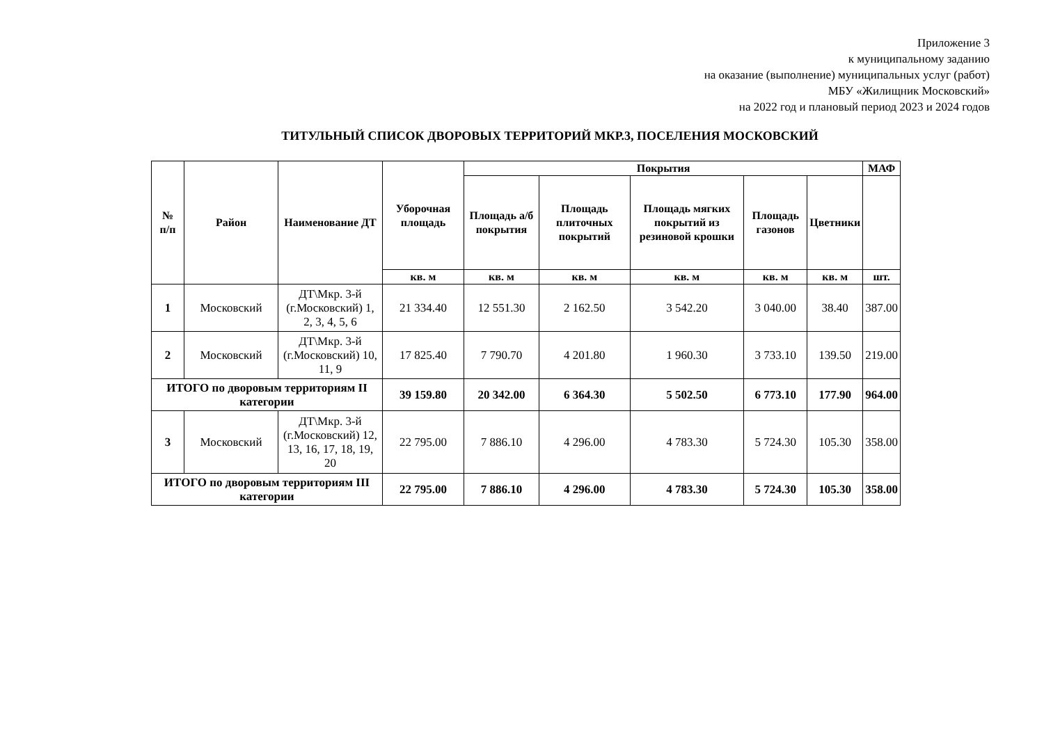Приложение 3
к муниципальному заданию
на оказание (выполнение) муниципальных услуг (работ)
МБУ «Жилищник Московский»
на 2022 год и плановый период 2023 и 2024 годов
ТИТУЛЬНЫЙ СПИСОК ДВОРОВЫХ ТЕРРИТОРИЙ МКР.3, ПОСЕЛЕНИЯ МОСКОВСКИЙ
| № п/п | Район | Наименование ДТ | Уборочная площадь | Покрытия | | | | | МАФ |
| --- | --- | --- | --- | --- | --- | --- | --- | --- | --- |
| | | | | Площадь а/б покрытия | Площадь плиточных покрытий | Площадь мягких покрытий из резиновой крошки | Площадь газонов | Цветники | |
| | | | кв. м | кв. м | кв. м | кв. м | кв. м | кв. м | шт. |
| 1 | Московский | ДТ\Мкр. 3-й (г.Московский) 1, 2, 3, 4, 5, 6 | 21 334.40 | 12 551.30 | 2 162.50 | 3 542.20 | 3 040.00 | 38.40 | 387.00 |
| 2 | Московский | ДТ\Мкр. 3-й (г.Московский) 10, 11, 9 | 17 825.40 | 7 790.70 | 4 201.80 | 1 960.30 | 3 733.10 | 139.50 | 219.00 |
| ИТОГО по дворовым территориям II категории | | | 39 159.80 | 20 342.00 | 6 364.30 | 5 502.50 | 6 773.10 | 177.90 | 964.00 |
| 3 | Московский | ДТ\Мкр. 3-й (г.Московский) 12, 13, 16, 17, 18, 19, 20 | 22 795.00 | 7 886.10 | 4 296.00 | 4 783.30 | 5 724.30 | 105.30 | 358.00 |
| ИТОГО по дворовым территориям III категории | | | 22 795.00 | 7 886.10 | 4 296.00 | 4 783.30 | 5 724.30 | 105.30 | 358.00 |